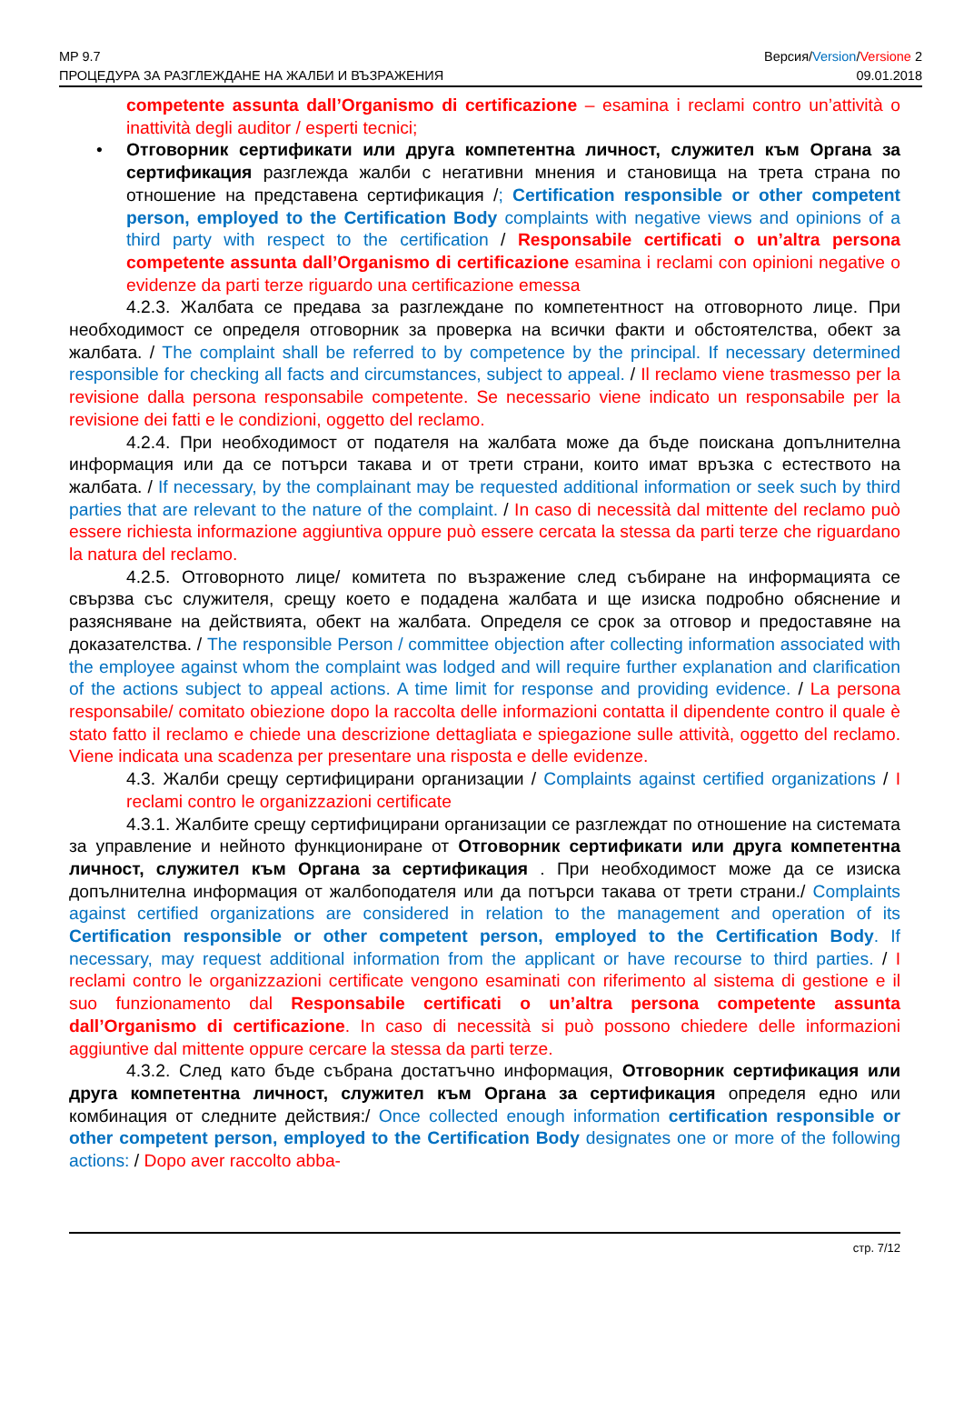MP 9.7
ПРОЦЕДУРА ЗА РАЗГЛЕЖДАНЕ НА ЖАЛБИ И ВЪЗРАЖЕНИЯ
Версия/Version/Versione 2
09.01.2018
competente assunta dall’Organismo di certificazione – esamina i reclami contro un’attività o inattività degli auditor / esperti tecnici;
• Отговорник сертификати или друга компетентна личност, служител към Органа за сертификация разглежда жалби с негативни мнения и становища на трета страна по отношение на представена сертификация /; Certification responsible or other competent person, employed to the Certification Body complaints with negative views and opinions of a third party with respect to the certification / Responsabile certificati o un’altra persona competente assunta dall’Organismo di certificazione esamina i reclami con opinioni negative o evidenze da parti terze riguardo una certificazione emessa
4.2.3. Жалбата се предава за разглеждане по компетентност на отговорното лице. При необходимост се определя отговорник за проверка на всички факти и обстоятелства, обект за жалбата. / The complaint shall be referred to by competence by the principal. If necessary determined responsible for checking all facts and circumstances, subject to appeal. / Il reclamo viene trasmesso per la revisione dalla persona responsabile competente. Se necessario viene indicato un responsabile per la revisione dei fatti e le condizioni, oggetto del reclamo.
4.2.4. При необходимост от подателя на жалбата може да бъде поискана допълнителна информация или да се потърси такава и от трети страни, които имат връзка с естеството на жалбата. / If necessary, by the complainant may be requested additional information or seek such by third parties that are relevant to the nature of the complaint. / In caso di necessità dal mittente del reclamo può essere richiesta informazione aggiuntiva oppure può essere cercata la stessa da parti terze che riguardano la natura del reclamo.
4.2.5. Отговорното лице/ комитета по възражение след събиране на информацията се свързва със служителя, срещу което е подадена жалбата и ще изиска подробно обяснение и разясняване на действията, обект на жалбата. Определя се срок за отговор и предоставяне на доказателства. / The responsible Person / committee objection after collecting information associated with the employee against whom the complaint was lodged and will require further explanation and clarification of the actions subject to appeal actions. A time limit for response and providing evidence. / La persona responsabile/ comitato obiezione dopo la raccolta delle informazioni contatta il dipendente contro il quale è stato fatto il reclamo e chiede una descrizione dettagliata e spiegazione sulle attività, oggetto del reclamo. Viene indicata una scadenza per presentare una risposta e delle evidenze.
4.3. Жалби срещу сертифицирани организации / Complaints against certified organizations / I reclami contro le organizzazioni certificate
4.3.1. Жалбите срещу сертифицирани организации се разглеждат по отношение на системата за управление и нейното функциониране от Отговорник сертификати или друга компетентна личност, служител към Органа за сертификация . При необходимост може да се изиска допълнителна информация от жалбоподателя или да потърси такава от трети страни./ Complaints against certified organizations are considered in relation to the management and operation of its Certification responsible or other competent person, employed to the Certification Body. If necessary, may request additional information from the applicant or have recourse to third parties. / I reclami contro le organizzazioni certificate vengono esaminati con riferimento al sistema di gestione e il suo funzionamento dal Responsabile certificati o un’altra persona competente assunta dall’Organismo di certificazione. In caso di necessità si può possono chiedere delle informazioni aggiuntive dal mittente oppure cercare la stessa da parti terze.
4.3.2. След като бъде събрана достатъчно информация, Отговорник сертификация или друга компетентна личност, служител към Органа за сертификация определя едно или комбинация от следните действия:/ Once collected enough information certification responsible or other competent person, employed to the Certification Body designates one or more of the following actions: / Dopo aver raccolto abba-
стр. 7/12